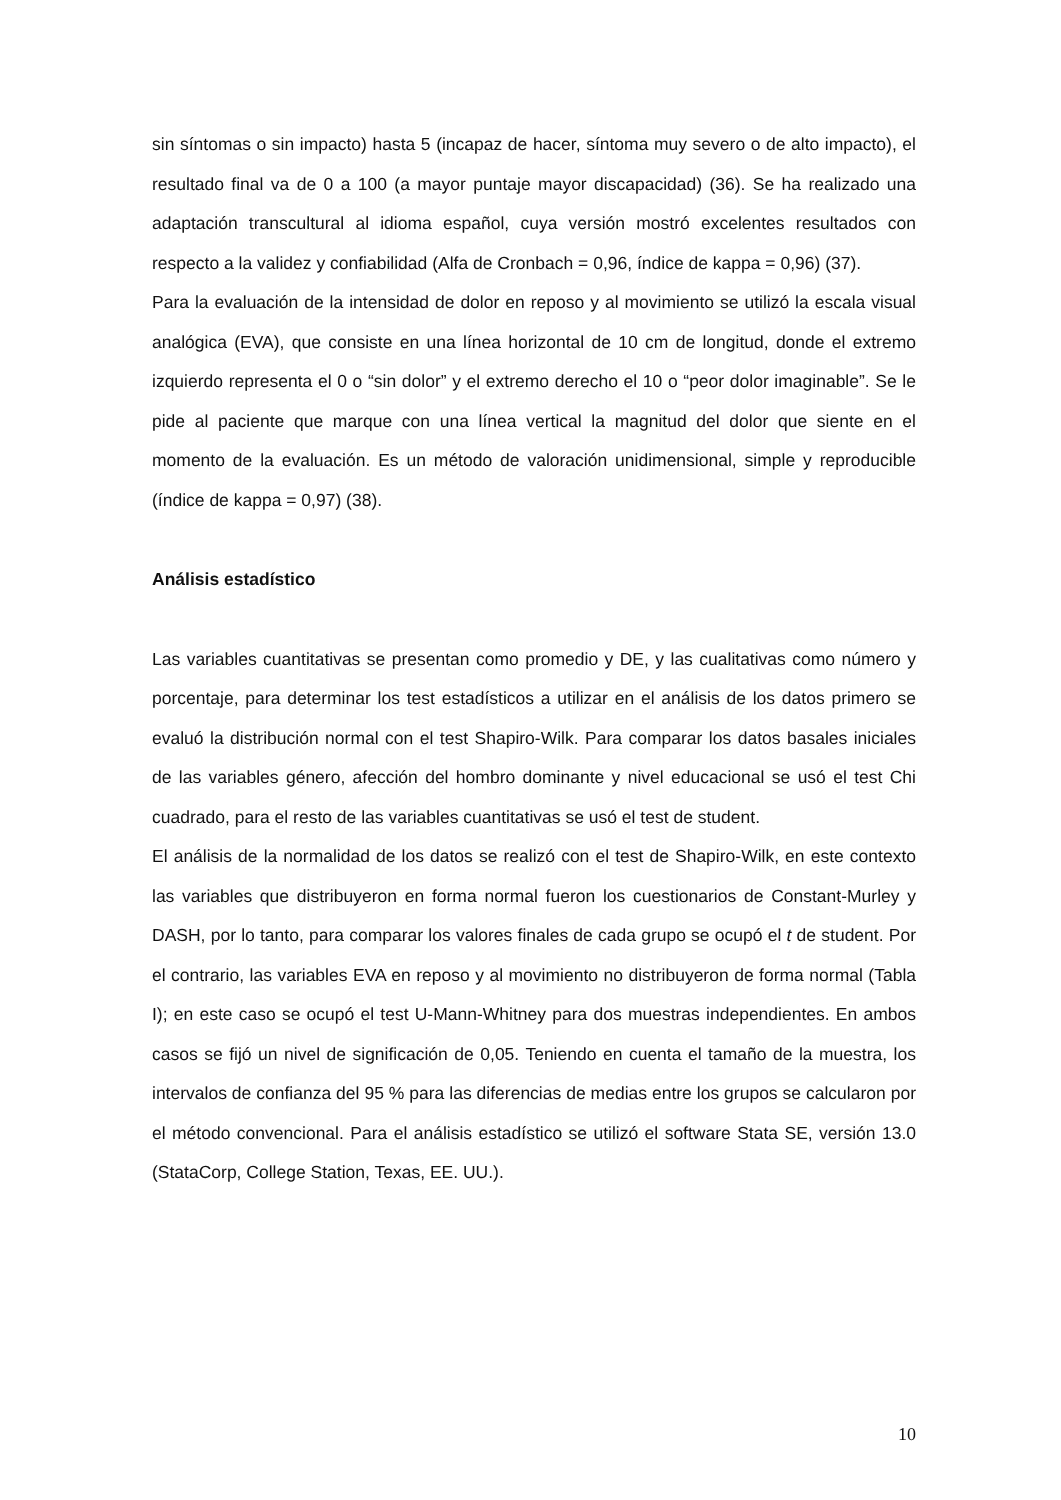sin síntomas o sin impacto) hasta 5 (incapaz de hacer, síntoma muy severo o de alto impacto), el resultado final va de 0 a 100 (a mayor puntaje mayor discapacidad) (36). Se ha realizado una adaptación transcultural al idioma español, cuya versión mostró excelentes resultados con respecto a la validez y confiabilidad (Alfa de Cronbach = 0,96, índice de kappa = 0,96) (37).
Para la evaluación de la intensidad de dolor en reposo y al movimiento se utilizó la escala visual analógica (EVA), que consiste en una línea horizontal de 10 cm de longitud, donde el extremo izquierdo representa el 0 o “sin dolor” y el extremo derecho el 10 o “peor dolor imaginable”. Se le pide al paciente que marque con una línea vertical la magnitud del dolor que siente en el momento de la evaluación. Es un método de valoración unidimensional, simple y reproducible (índice de kappa = 0,97) (38).
Análisis estadístico
Las variables cuantitativas se presentan como promedio y DE, y las cualitativas como número y porcentaje, para determinar los test estadísticos a utilizar en el análisis de los datos primero se evaluó la distribución normal con el test Shapiro-Wilk. Para comparar los datos basales iniciales de las variables género, afección del hombro dominante y nivel educacional se usó el test Chi cuadrado, para el resto de las variables cuantitativas se usó el test de student.
El análisis de la normalidad de los datos se realizó con el test de Shapiro-Wilk, en este contexto las variables que distribuyeron en forma normal fueron los cuestionarios de Constant-Murley y DASH, por lo tanto, para comparar los valores finales de cada grupo se ocupó el t de student. Por el contrario, las variables EVA en reposo y al movimiento no distribuyeron de forma normal (Tabla I); en este caso se ocupó el test U-Mann-Whitney para dos muestras independientes. En ambos casos se fijó un nivel de significación de 0,05. Teniendo en cuenta el tamaño de la muestra, los intervalos de confianza del 95 % para las diferencias de medias entre los grupos se calcularon por el método convencional. Para el análisis estadístico se utilizó el software Stata SE, versión 13.0 (StataCorp, College Station, Texas, EE. UU.).
10